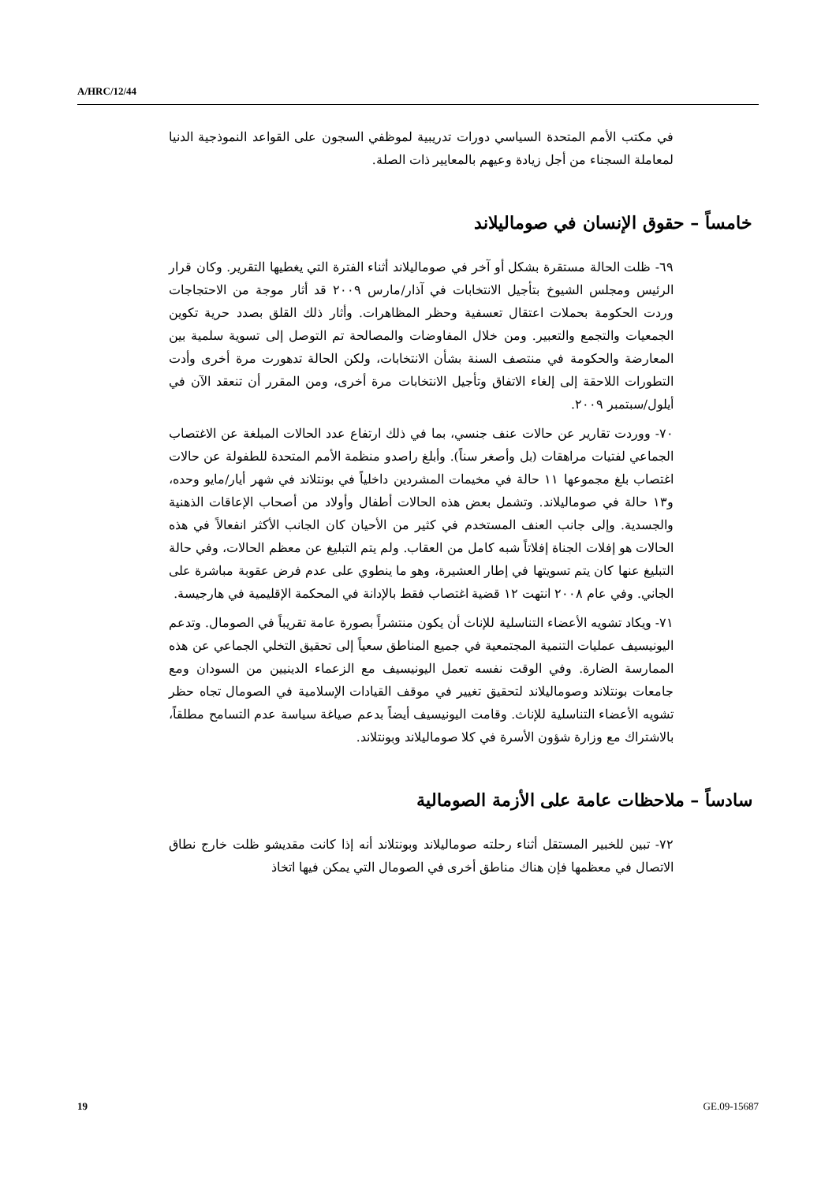A/HRC/12/44
في مكتب الأمم المتحدة السياسي دورات تدريبية لموظفي السجون على القواعد النموذجية الدنيا لمعاملة السجناء من أجل زيادة وعيهم بالمعايير ذات الصلة.
خامساً – حقوق الإنسان في صوماليلاند
٦٩- ظلت الحالة مستقرة بشكل أو آخر في صوماليلاند أثناء الفترة التي يغطيها التقرير. وكان قرار الرئيس ومجلس الشيوخ بتأجيل الانتخابات في آذار/مارس ٢٠٠٩ قد أثار موجة من الاحتجاجات وردت الحكومة بحملات اعتقال تعسفية وحظر المظاهرات. وأثار ذلك القلق بصدد حرية تكوين الجمعيات والتجمع والتعبير. ومن خلال المفاوضات والمصالحة تم التوصل إلى تسوية سلمية بين المعارضة والحكومة في منتصف السنة بشأن الانتخابات، ولكن الحالة تدهورت مرة أخرى وأدت التطورات اللاحقة إلى إلغاء الاتفاق وتأجيل الانتخابات مرة أخرى، ومن المقرر أن تنعقد الآن في أيلول/سبتمبر ٢٠٠٩.
٧٠- ووردت تقارير عن حالات عنف جنسي، بما في ذلك ارتفاع عدد الحالات المبلغة عن الاغتصاب الجماعي لفتيات مراهقات (بل وأصغر سناً). وأبلغ راصدو منظمة الأمم المتحدة للطفولة عن حالات اغتصاب بلغ مجموعها ١١ حالة في مخيمات المشردين داخلياً في بونتلاند في شهر أيار/مايو وحده، و١٣ حالة في صوماليلاند. وتشمل بعض هذه الحالات أطفال وأولاد من أصحاب الإعاقات الذهنية والجسدية. وإلى جانب العنف المستخدم في كثير من الأحيان كان الجانب الأكثر انفعالاً في هذه الحالات هو إفلات الجناة إفلاتاً شبه كامل من العقاب. ولم يتم التبليغ عن معظم الحالات، وفي حالة التبليغ عنها كان يتم تسويتها في إطار العشيرة، وهو ما ينطوي على عدم فرض عقوبة مباشرة على الجاني. وفي عام ٢٠٠٨ انتهت ١٢ قضية اغتصاب فقط بالإدانة في المحكمة الإقليمية في هارجيسة.
٧١- ويكاد تشويه الأعضاء التناسلية للإناث أن يكون منتشراً بصورة عامة تقريباً في الصومال. وتدعم اليونيسيف عمليات التنمية المجتمعية في جميع المناطق سعياً إلى تحقيق التخلي الجماعي عن هذه الممارسة الضارة. وفي الوقت نفسه تعمل اليونيسيف مع الزعماء الدينيين من السودان ومع جامعات بونتلاند وصوماليلاند لتحقيق تغيير في موقف القيادات الإسلامية في الصومال تجاه حظر تشويه الأعضاء التناسلية للإناث. وقامت اليونيسيف أيضاً بدعم صياغة سياسة عدم التسامح مطلقاً، بالاشتراك مع وزارة شؤون الأسرة في كلا صوماليلاند وبونتلاند.
سادساً – ملاحظات عامة على الأزمة الصومالية
٧٢- تبين للخبير المستقل أثناء رحلته صوماليلاند وبونتلاند أنه إذا كانت مقديشو ظلت خارج نطاق الاتصال في معظمها فإن هناك مناطق أخرى في الصومال التي يمكن فيها اتخاذ
19 GE.09-15687